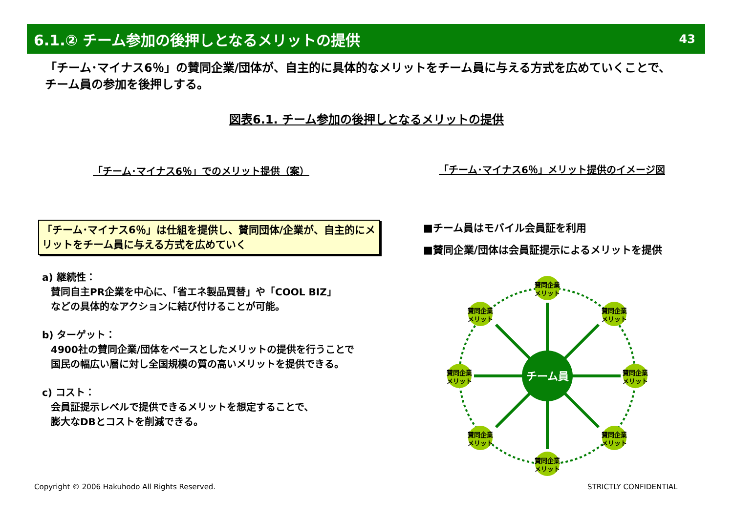6.1.② チーム参加の後押しとなるメリットの提供 43
「チーム･マイナス6％」の賛同企業/団体が、自主的に具体的なメリットをチーム員に与える方式を広めていくことで、
チーム員の参加を後押しする。
図表6.1. チーム参加の後押しとなるメリットの提供
「チーム･マイナス6％」でのメリット提供（案）
「チーム･マイナス6％」メリット提供のイメージ図
「チーム･マイナス6％」は仕組を提供し、賛同団体/企業が、自主的にメリットをチーム員に与える方式を広めていく
a) 継続性：
賛同自主PR企業を中心に、「省エネ製品買替」や「COOL BIZ」
などの具体的なアクションに結び付けることが可能。
b) ターゲット：
4900社の賛同企業/団体をベースとしたメリットの提供を行うことで
国民の幅広い層に対し全国規模の質の高いメリットを提供できる。
c) コスト：
会員証提示レベルで提供できるメリットを想定することで、
膨大なDBとコストを削減できる。
■チーム員はモバイル会員証を利用
■賛同企業/団体は会員証提示によるメリットを提供
チーム員
賛同企業
メリット
賛同企業
メリット
賛同企業
メリット
賛同企業
メリット
賛同企業
メリット
賛同企業
メリット
賛同企業
メリット
賛同企業
メリット
Copyright © 2006 Hakuhodo All Rights Reserved.
STRICTLY CONFIDENTIAL